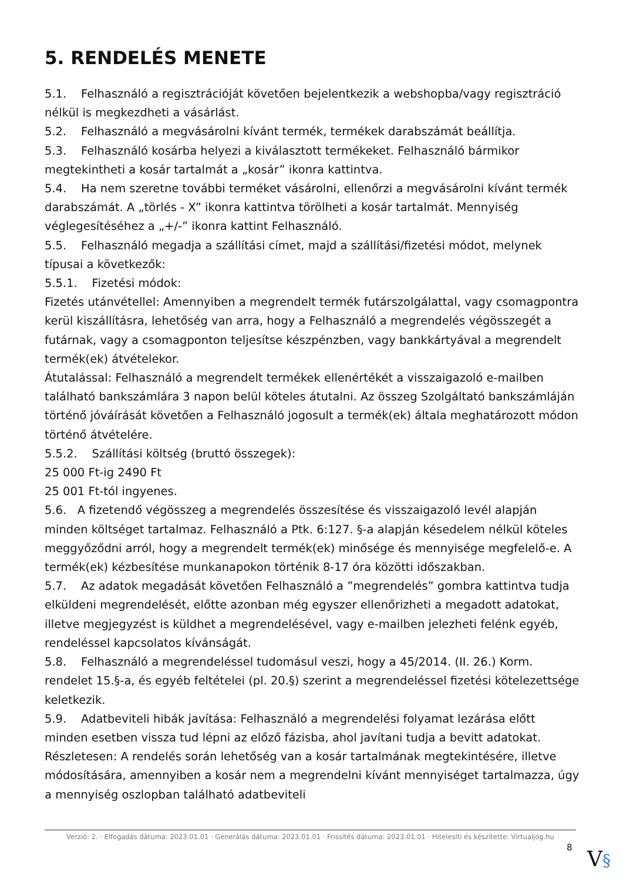5. RENDELÉS MENETE
5.1. Felhasználó a regisztrációját követően bejelentkezik a webshopba/vagy regisztráció nélkül is megkezdheti a vásárlást.
5.2. Felhasználó a megvásárolni kívánt termék, termékek darabszámát beállítja.
5.3. Felhasználó kosárba helyezi a kiválasztott termékeket. Felhasználó bármikor megtekintheti a kosár tartalmát a „kosár” ikonra kattintva.
5.4. Ha nem szeretne további terméket vásárolni, ellenőrzi a megvásárolni kívánt termék darabszámát. A „törlés - X” ikonra kattintva törölheti a kosár tartalmát. Mennyiség véglegesítéséhez a „+/-” ikonra kattint Felhasználó.
5.5. Felhasználó megadja a szállítási címet, majd a szállítási/fizetési módot, melynek típusai a következők:
5.5.1. Fizetési módok:
Fizetés utánvétellel: Amennyiben a megrendelt termék futárszolgálattal, vagy csomagpontra kerül kiszállításra, lehetőség van arra, hogy a Felhasználó a megrendelés végösszegét a futárnak, vagy a csomagponton teljesítse készpénzben, vagy bankkártyával a megrendelt termék(ek) átvételekor.
Átutalással: Felhasználó a megrendelt termékek ellenértékét a visszaigazoló e-mailben található bankszámlára 3 napon belül köteles átutalni. Az összeg Szolgáltató bankszámláján történő jóváírását követően a Felhasználó jogosult a termék(ek) általa meghatározott módon történő átvételére.
5.5.2. Szállítási költség (bruttó összegek):
25 000 Ft-ig 2490 Ft
25 001 Ft-tól ingyenes.
5.6. A fizetendő végösszeg a megrendelés összesítése és visszaigazoló levél alapján minden költséget tartalmaz. Felhasználó a Ptk. 6:127. §-a alapján késedelem nélkül köteles meggyőződni arról, hogy a megrendelt termék(ek) minősége és mennyisége megfelelő-e. A termék(ek) kézbesítése munkanapokon történik 8-17 óra közötti időszakban.
5.7. Az adatok megadását követően Felhasználó a ”megrendelés” gombra kattintva tudja elküldeni megrendelését, előtte azonban még egyszer ellenőrizheti a megadott adatokat, illetve megjegyzést is küldhet a megrendelésével, vagy e-mailben jelezheti felénk egyéb, rendeléssel kapcsolatos kívánságát.
5.8. Felhasználó a megrendeléssel tudomásul veszi, hogy a 45/2014. (II. 26.) Korm. rendelet 15.§-a, és egyéb feltételei (pl. 20.§) szerint a megrendeléssel fizetési kötelezettsége keletkezik.
5.9. Adatbeviteli hibák javítása: Felhasználó a megrendelési folyamat lezárása előtt minden esetben vissza tud lépni az előző fázisba, ahol javítani tudja a bevitt adatokat. Részletesen: A rendelés során lehetőség van a kosár tartalmának megtekintésére, illetve módosítására, amennyiben a kosár nem a megrendelni kívánt mennyiséget tartalmazza, úgy a mennyiség oszlopban található adatbeviteli
Verzió: 2. · Elfogadás dátuma: 2023.01.01 · Generálás dátuma: 2023.01.01 · Frissítés dátuma: 2023.01.01 · Hitelesíti és készítette: Virtualjog.hu
8 V§